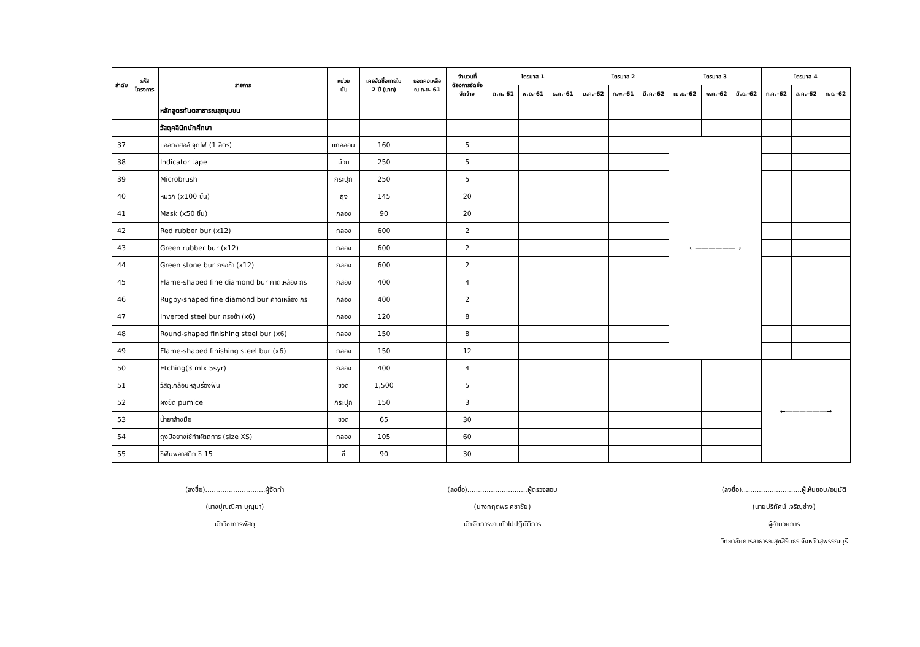| ลำดับ | รหัส โครงการ | รายการ | หน่วย นับ | เคยจัดซื้อภายใน 2 ปี (บาท) | ยอดคงเหลือ ณ ก.ย. 61 | จำนวนที่ ต้องการจัดซื้อ จัดจ้าง | ไตรมาส 1 | | | ไตรมาส 2 | | | ไตรมาส 3 | | | ไตรมาส 4 | | |
| --- | --- | --- | --- | --- | --- | --- | --- | --- | --- | --- | --- | --- | --- | --- | --- | --- | --- | --- |
| | | | | | | | ต.ค. 61 | พ.ย.-61 | ธ.ค.-61 | ม.ค.-62 | ก.พ.-61 | มี.ค.-62 | เม.ย.-62 | พ.ค.-62 | มิ.ย.-62 | ก.ค.-62 | ส.ค.-62 | ก.ย.-62 |
| | | หลักสูตรทันตสาธารณสุขชุมชน | | | | | | | | | | | | | | | | |
| | | วัสดุคลินิกนักศึกษา | | | | | | | | | | | | | | | | |
| 37 | | แอลกอฮอล์ จุดไฟ (1 ลิตร) | แกลลอน | 160 | | 5 | | | | | | | ←——————→ | | | | | |
| 38 | | Indicator tape | ม้วน | 250 | | 5 | | | | | | | | | | | | |
| 39 | | Microbrush | กระปุก | 250 | | 5 | | | | | | | | | | | | |
| 40 | | หมวก (x100 ชิ้น) | ถุง | 145 | | 20 | | | | | | | | | | | | |
| 41 | | Mask (x50 ชิ้น) | กล่อง | 90 | | 20 | | | | | | | | | | | | |
| 42 | | Red rubber bur (x12) | กล่อง | 600 | | 2 | | | | | | | | | | | | |
| 43 | | Green rubber bur (x12) | กล่อง | 600 | | 2 | | | | | | | | | | | | |
| 44 | | Green stone bur กรอช้า (x12) | กล่อง | 600 | | 2 | | | | | | | | | | | | |
| 45 | | Flame-shaped fine diamond bur คาดเหลือง กร | กล่อง | 400 | | 4 | | | | | | | | | | | | |
| 46 | | Rugby-shaped fine diamond bur คาดเหลือง กร | กล่อง | 400 | | 2 | | | | | | | | | | | | |
| 47 | | Inverted steel bur กรอช้า (x6) | กล่อง | 120 | | 8 | | | | | | | | | | | | |
| 48 | | Round-shaped finishing steel bur (x6) | กล่อง | 150 | | 8 | | | | | | | | | | | | |
| 49 | | Flame-shaped finishing steel bur (x6) | กล่อง | 150 | | 12 | | | | | | | | | | | | |
| 50 | | Etching(3 mlx 5syr) | กล่อง | 400 | | 4 | | | | | | | | | | ←——————→ | | |
| 51 | | วัสดุเคลือบหลุมร่องฟัน | ขวด | 1,500 | | 5 | | | | | | | | | | | | |
| 52 | | ผงขัด pumice | กระปุก | 150 | | 3 | | | | | | | | | | | | |
| 53 | | น้ำยาล้างมือ | ขวด | 65 | | 30 | | | | | | | | | | | | |
| 54 | | ถุงมือยางใช้ทำหัตถการ (size XS) | กล่อง | 105 | | 60 | | | | | | | | | | | | |
| 55 | | ซี่ฟันพลาสติก ซี่ 15 | ซี่ | 90 | | 30 | | | | | | | | | | | | |
(ลงชื่อ)............................ผู้จัดทำ
(นางปุณณิศา บุญมา)
นักวิชาการพัสดุ
(ลงชื่อ)............................ผู้ตรวจสอบ
(นางกฤตพร คชาชัย)
นักจัดการงานทั่วไปปฏิบัติการ
(ลงชื่อ)............................ผู้เห็นชอบ/อนุมัติ
(นายปริทัศน์ เจริญช่าง)
ผู้อำนวยการ
วิทยาลัยการสาธารณสุขสิรินธร จังหวัดสุพรรณบุรี